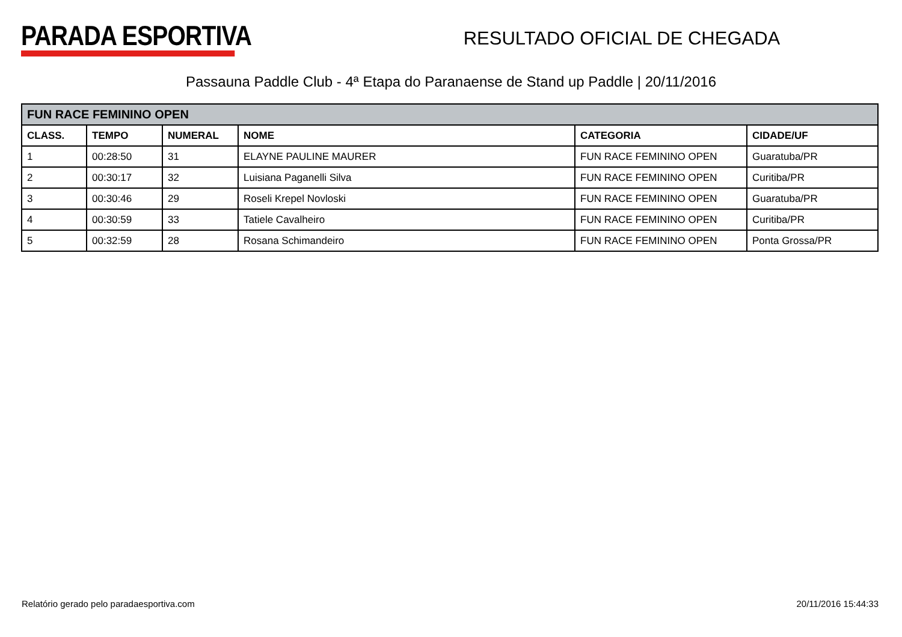PARADA ESPORTIVA
RESULTADO OFICIAL DE CHEGADA
Passauna Paddle Club - 4ª Etapa do Paranaense de Stand up Paddle | 20/11/2016
| FUN RACE FEMININO OPEN | | | | | |
| --- | --- | --- | --- | --- | --- |
| CLASS. | TEMPO | NUMERAL | NOME | CATEGORIA | CIDADE/UF |
| 1 | 00:28:50 | 31 | ELAYNE PAULINE MAURER | FUN RACE FEMININO OPEN | Guaratuba/PR |
| 2 | 00:30:17 | 32 | Luisiana Paganelli Silva | FUN RACE FEMININO OPEN | Curitiba/PR |
| 3 | 00:30:46 | 29 | Roseli Krepel Novloski | FUN RACE FEMININO OPEN | Guaratuba/PR |
| 4 | 00:30:59 | 33 | Tatiele Cavalheiro | FUN RACE FEMININO OPEN | Curitiba/PR |
| 5 | 00:32:59 | 28 | Rosana Schimandeiro | FUN RACE FEMININO OPEN | Ponta Grossa/PR |
Relatório gerado pelo paradaesportiva.com 20/11/2016 15:44:33